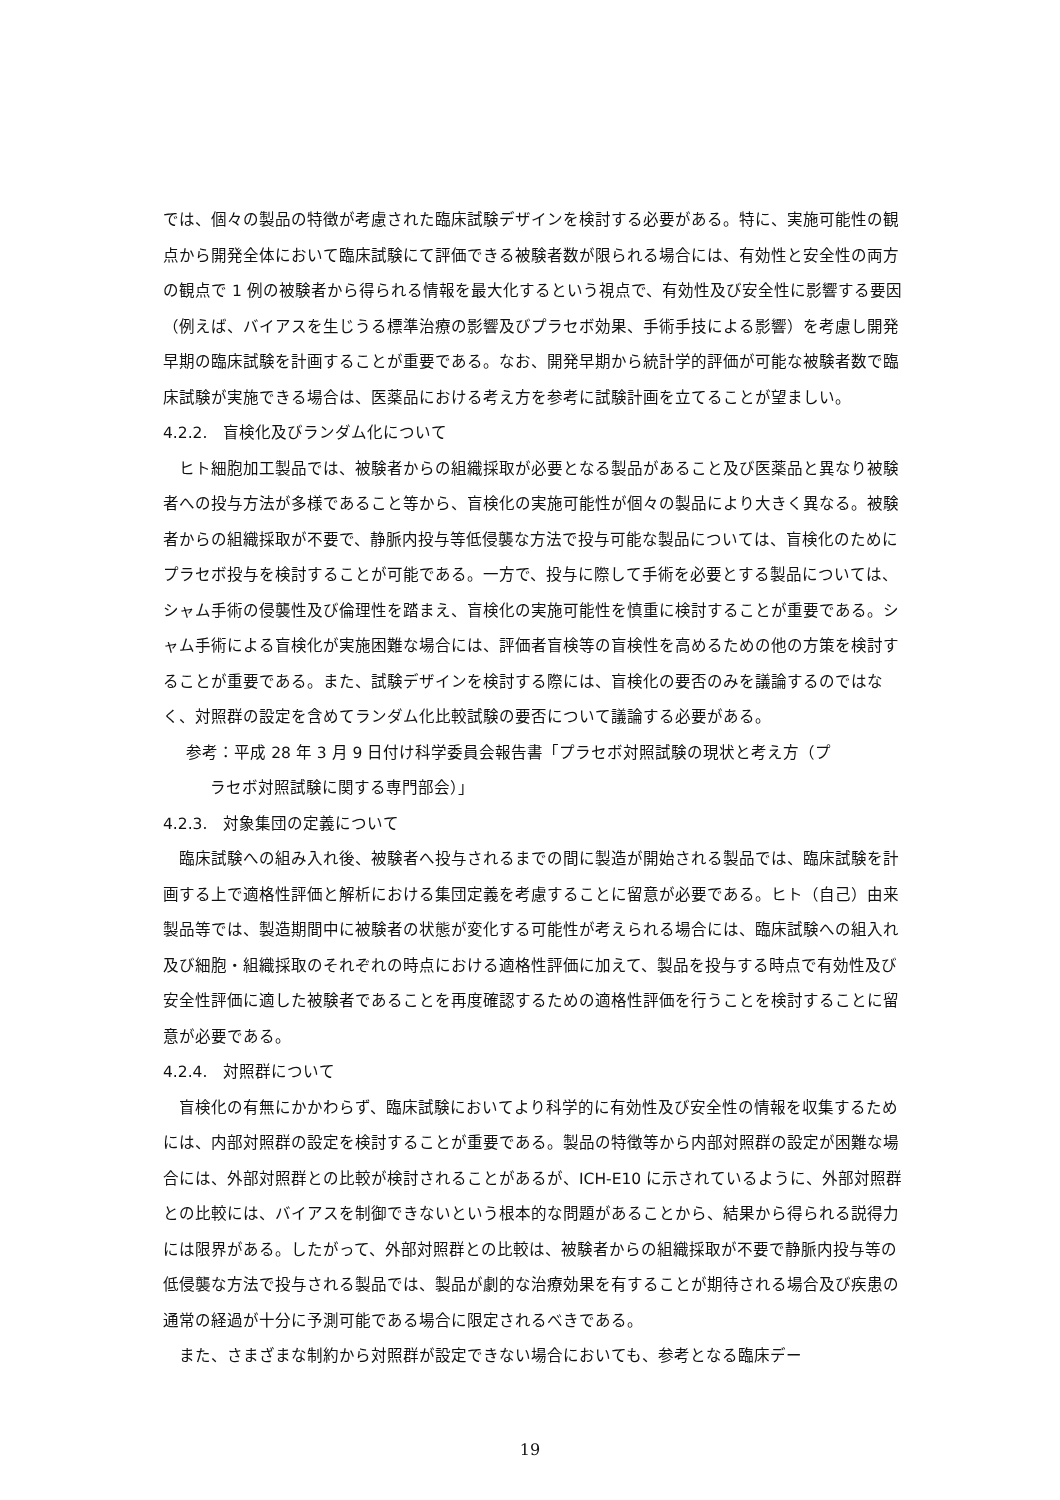では、個々の製品の特徴が考慮された臨床試験デザインを検討する必要がある。特に、実施可能性の観点から開発全体において臨床試験にて評価できる被験者数が限られる場合には、有効性と安全性の両方の観点で 1 例の被験者から得られる情報を最大化するという視点で、有効性及び安全性に影響する要因（例えば、バイアスを生じうる標準治療の影響及びプラセボ効果、手術手技による影響）を考慮し開発早期の臨床試験を計画することが重要である。なお、開発早期から統計学的評価が可能な被験者数で臨床試験が実施できる場合は、医薬品における考え方を参考に試験計画を立てることが望ましい。
4.2.2.　盲検化及びランダム化について
ヒト細胞加工製品では、被験者からの組織採取が必要となる製品があること及び医薬品と異なり被験者への投与方法が多様であること等から、盲検化の実施可能性が個々の製品により大きく異なる。被験者からの組織採取が不要で、静脈内投与等低侵襲な方法で投与可能な製品については、盲検化のためにプラセボ投与を検討することが可能である。一方で、投与に際して手術を必要とする製品については、シャム手術の侵襲性及び倫理性を踏まえ、盲検化の実施可能性を慎重に検討することが重要である。シャム手術による盲検化が実施困難な場合には、評価者盲検等の盲検性を高めるための他の方策を検討することが重要である。また、試験デザインを検討する際には、盲検化の要否のみを議論するのではなく、対照群の設定を含めてランダム化比較試験の要否について議論する必要がある。
参考：平成 28 年 3 月 9 日付け科学委員会報告書「プラセボ対照試験の現状と考え方（プ
ラセボ対照試験に関する専門部会）」
4.2.3.　対象集団の定義について
臨床試験への組み入れ後、被験者へ投与されるまでの間に製造が開始される製品では、臨床試験を計画する上で適格性評価と解析における集団定義を考慮することに留意が必要である。ヒト（自己）由来製品等では、製造期間中に被験者の状態が変化する可能性が考えられる場合には、臨床試験への組入れ及び細胞・組織採取のそれぞれの時点における適格性評価に加えて、製品を投与する時点で有効性及び安全性評価に適した被験者であることを再度確認するための適格性評価を行うことを検討することに留意が必要である。
4.2.4.　対照群について
盲検化の有無にかかわらず、臨床試験においてより科学的に有効性及び安全性の情報を収集するためには、内部対照群の設定を検討することが重要である。製品の特徴等から内部対照群の設定が困難な場合には、外部対照群との比較が検討されることがあるが、ICH-E10 に示されているように、外部対照群との比較には、バイアスを制御できないという根本的な問題があることから、結果から得られる説得力には限界がある。したがって、外部対照群との比較は、被験者からの組織採取が不要で静脈内投与等の低侵襲な方法で投与される製品では、製品が劇的な治療効果を有することが期待される場合及び疾患の通常の経過が十分に予測可能である場合に限定されるべきである。
また、さまざまな制約から対照群が設定できない場合においても、参考となる臨床デー
19